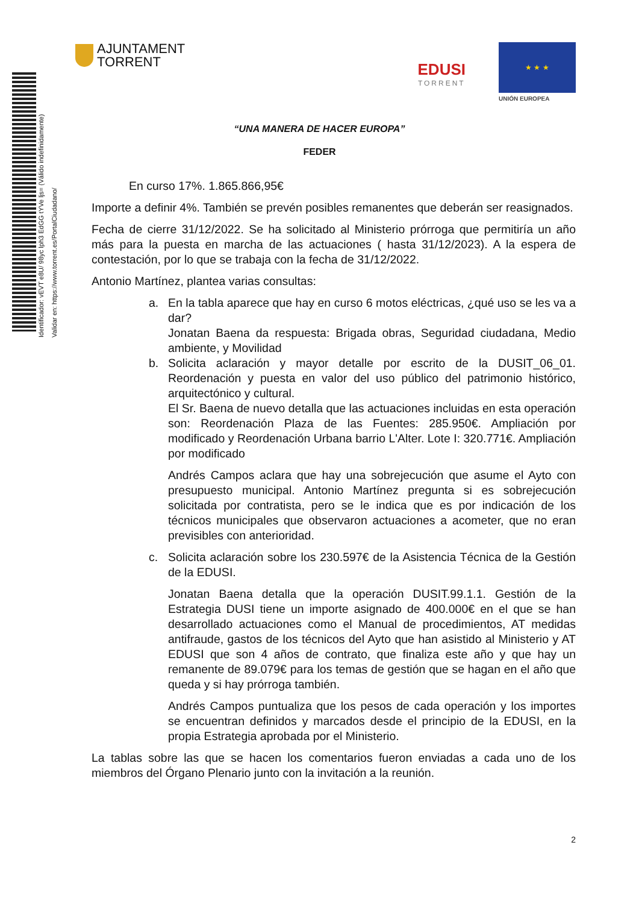Identificador: vEVT e8U/ 98yc lph3 EdGG tYVe ljs= (Válido indefinidamente)
Validar en: https://www.torrent.es/PortalCiudadano/
AJUNTAMENT
TORRENT
EDUSI
TORRENT
★ ★ ★
UNIÓN EUROPEA
“UNA MANERA DE HACER EUROPA”
FEDER
En curso 17%. 1.865.866,95€
Importe a definir 4%. También se prevén posibles remanentes que deberán ser reasignados.
Fecha de cierre 31/12/2022. Se ha solicitado al Ministerio prórroga que permitiría un año más para la puesta en marcha de las actuaciones ( hasta 31/12/2023). A la espera de contestación, por lo que se trabaja con la fecha de 31/12/2022.
Antonio Martínez, plantea varias consultas:
a. En la tabla aparece que hay en curso 6 motos eléctricas, ¿qué uso se les va a dar?
Jonatan Baena da respuesta: Brigada obras, Seguridad ciudadana, Medio ambiente, y Movilidad
b. Solicita aclaración y mayor detalle por escrito de la DUSIT_06_01. Reordenación y puesta en valor del uso público del patrimonio histórico, arquitectónico y cultural.
El Sr. Baena de nuevo detalla que las actuaciones incluidas en esta operación son: Reordenación Plaza de las Fuentes: 285.950€. Ampliación por modificado y Reordenación Urbana barrio L'Alter. Lote I: 320.771€. Ampliación por modificado
Andrés Campos aclara que hay una sobrejecución que asume el Ayto con presupuesto municipal. Antonio Martínez pregunta si es sobrejecución solicitada por contratista, pero se le indica que es por indicación de los técnicos municipales que observaron actuaciones a acometer, que no eran previsibles con anterioridad.
c. Solicita aclaración sobre los 230.597€ de la Asistencia Técnica de la Gestión de la EDUSI.
Jonatan Baena detalla que la operación DUSIT.99.1.1. Gestión de la Estrategia DUSI tiene un importe asignado de 400.000€ en el que se han desarrollado actuaciones como el Manual de procedimientos, AT medidas antifraude, gastos de los técnicos del Ayto que han asistido al Ministerio y AT EDUSI que son 4 años de contrato, que finaliza este año y que hay un remanente de 89.079€ para los temas de gestión que se hagan en el año que queda y si hay prórroga también.
Andrés Campos puntualiza que los pesos de cada operación y los importes se encuentran definidos y marcados desde el principio de la EDUSI, en la propia Estrategia aprobada por el Ministerio.
La tablas sobre las que se hacen los comentarios fueron enviadas a cada uno de los miembros del Órgano Plenario junto con la invitación a la reunión.
2